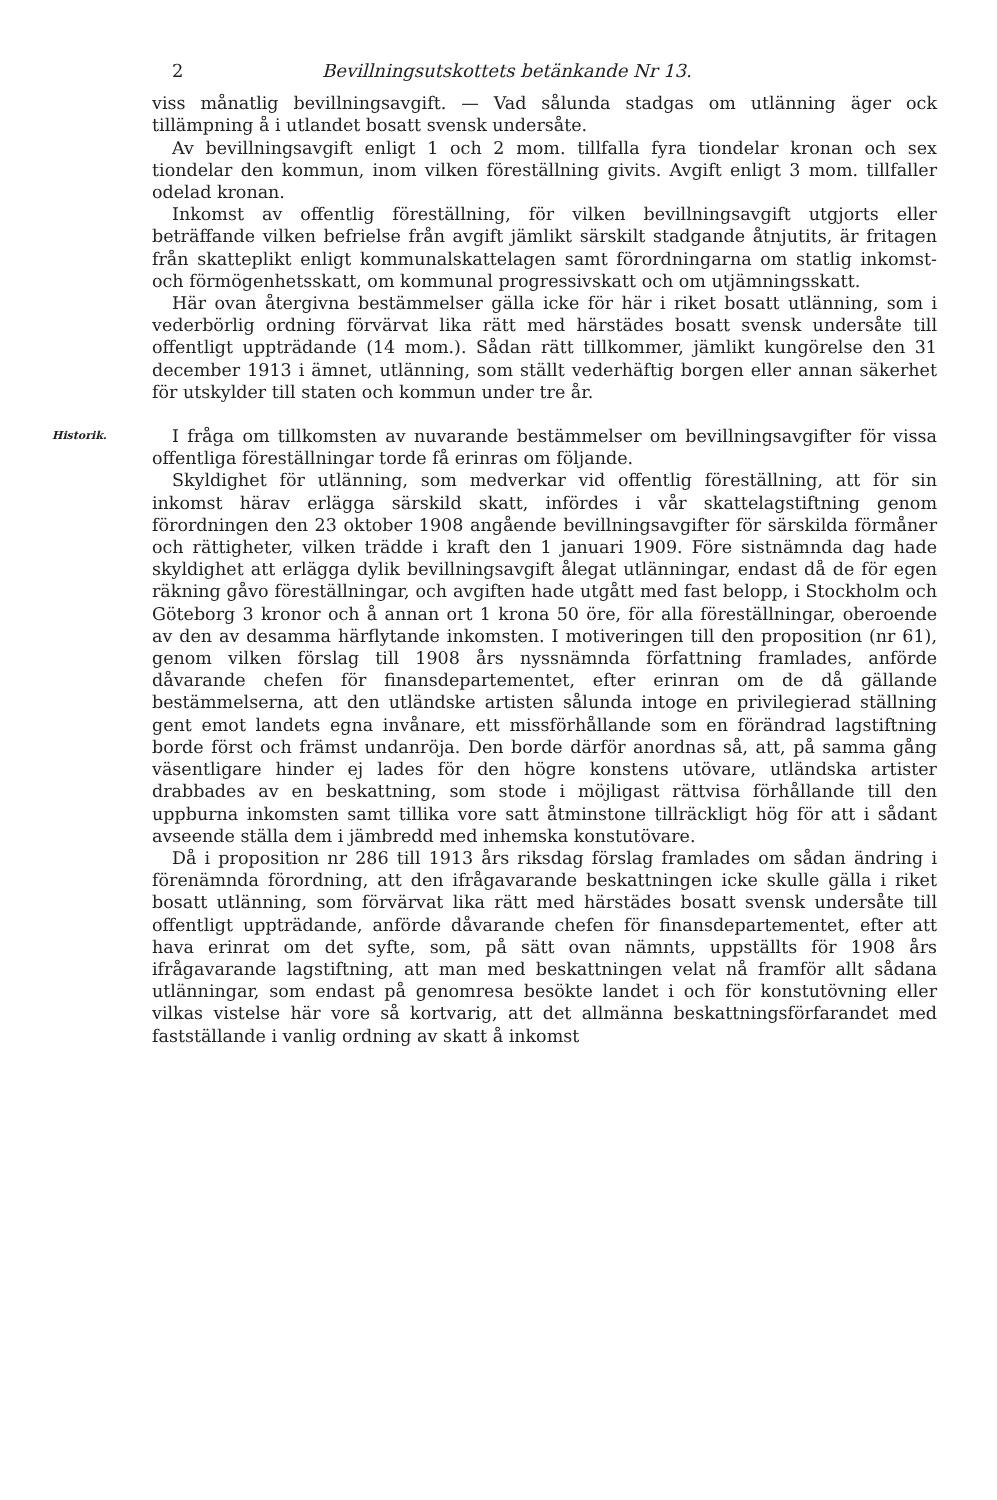2 Bevillningsutskottets betänkande Nr 13.
viss månatlig bevillningsavgift. — Vad sålunda stadgas om utlänning äger ock tillämpning å i utlandet bosatt svensk undersåte.
Av bevillningsavgift enligt 1 och 2 mom. tillfalla fyra tiondelar kronan och sex tiondelar den kommun, inom vilken föreställning givits. Avgift enligt 3 mom. tillfaller odelad kronan.
Inkomst av offentlig föreställning, för vilken bevillningsavgift utgjorts eller beträffande vilken befrielse från avgift jämlikt särskilt stadgande åtnjutits, är fritagen från skatteplikt enligt kommunalskattelagen samt förordningarna om statlig inkomst- och förmögenhetsskatt, om kommunal progressivskatt och om utjämningsskatt.
Här ovan återgivna bestämmelser gälla icke för här i riket bosatt utlänning, som i vederbörlig ordning förvärvat lika rätt med härstädes bosatt svensk undersåte till offentligt uppträdande (14 mom.). Sådan rätt tillkommer, jämlikt kungörelse den 31 december 1913 i ämnet, utlänning, som ställt vederhäftig borgen eller annan säkerhet för utskylder till staten och kommun under tre år.
Historik.
I fråga om tillkomsten av nuvarande bestämmelser om bevillningsavgifter för vissa offentliga föreställningar torde få erinras om följande.
Skyldighet för utlänning, som medverkar vid offentlig föreställning, att för sin inkomst härav erlägga särskild skatt, infördes i vår skattelagstiftning genom förordningen den 23 oktober 1908 angående bevillningsavgifter för särskilda förmåner och rättigheter, vilken trädde i kraft den 1 januari 1909. Före sistnämnda dag hade skyldighet att erlägga dylik bevillningsavgift ålegat utlänningar, endast då de för egen räkning gåvo föreställningar, och avgiften hade utgått med fast belopp, i Stockholm och Göteborg 3 kronor och å annan ort 1 krona 50 öre, för alla föreställningar, oberoende av den av desamma härflytande inkomsten. I motiveringen till den proposition (nr 61), genom vilken förslag till 1908 års nyssnämnda författning framlades, anförde dåvarande chefen för finansdepartementet, efter erinran om de då gällande bestämmelserna, att den utländske artisten sålunda intoge en privilegierad ställning gent emot landets egna invånare, ett missförhållande som en förändrad lagstiftning borde först och främst undanröja. Den borde därför anordnas så, att, på samma gång väsentligare hinder ej lades för den högre konstens utövare, utländska artister drabbades av en beskattning, som stode i möjligast rättvisa förhållande till den uppburna inkomsten samt tillika vore satt åtminstone tillräckligt hög för att i sådant avseende ställa dem i jämbredd med inhemska konstutövare.
Då i proposition nr 286 till 1913 års riksdag förslag framlades om sådan ändring i förenämnda förordning, att den ifrågavarande beskattningen icke skulle gälla i riket bosatt utlänning, som förvärvat lika rätt med härstädes bosatt svensk undersåte till offentligt uppträdande, anförde dåvarande chefen för finansdepartementet, efter att hava erinrat om det syfte, som, på sätt ovan nämnts, uppställts för 1908 års ifrågavarande lagstiftning, att man med beskattningen velat nå framför allt sådana utlänningar, som endast på genomresa besökte landet i och för konstutövning eller vilkas vistelse här vore så kortvarig, att det allmänna beskattningsförfarandet med fastställande i vanlig ordning av skatt å inkomst